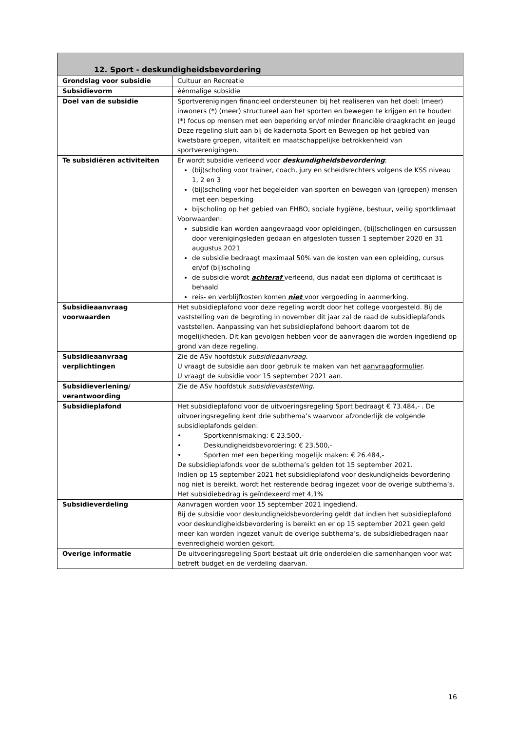| 12. Sport - deskundigheidsbevordering | |
| --- | --- |
| Grondslag voor subsidie | Cultuur en Recreatie |
| Subsidievorm | éénmalige subsidie |
| Doel van de subsidie | Sportverenigingen financieel ondersteunen bij het realiseren van het doel: (meer) inwoners (*) (meer) structureel aan het sporten en bewegen te krijgen en te houden (*) focus op mensen met een beperking en/of minder financiële draagkracht en jeugd Deze regeling sluit aan bij de kadernota Sport en Bewegen op het gebied van kwetsbare groepen, vitaliteit en maatschappelijke betrokkenheid van sportverenigingen. |
| Te subsidiëren activiteiten | Er wordt subsidie verleend voor deskundigheidsbevordering : (bij)scholing voor trainer, coach, jury en scheidsrechters volgens de KSS niveau 1, 2 en 3 (bij)scholing voor het begeleiden van sporten en bewegen van (groepen) mensen met een beperking bijscholing op het gebied van EHBO, sociale hygiëne, bestuur, veilig sportklimaat Voorwaarden: subsidie kan worden aangevraagd voor opleidingen, (bij)scholingen en cursussen door verenigingsleden gedaan en afgesloten tussen 1 september 2020 en 31 augustus 2021 de subsidie bedraagt maximaal 50% van de kosten van een opleiding, cursus en/of (bij)scholing de subsidie wordt achteraf verleend, dus nadat een diploma of certificaat is behaald reis- en verblijfkosten komen niet voor vergoeding in aanmerking. |
| Subsidieaanvraag voorwaarden | Het subsidieplafond voor deze regeling wordt door het college voorgesteld. Bij de vaststelling van de begroting in november dit jaar zal de raad de subsidieplafonds vaststellen. Aanpassing van het subsidieplafond behoort daarom tot de mogelijkheden. Dit kan gevolgen hebben voor de aanvragen die worden ingediend op grond van deze regeling. |
| Subsidieaanvraag verplichtingen | Zie de ASv hoofdstuk subsidieaanvraag . U vraagt de subsidie aan door gebruik te maken van het aanvraagformulier . U vraagt de subsidie voor 15 september 2021 aan. |
| Subsidieverlening/ verantwoording | Zie de ASv hoofdstuk subsidievaststelling. |
| Subsidieplafond | Het subsidieplafond voor de uitvoeringsregeling Sport bedraagt € 73.484,- . De uitvoeringsregeling kent drie subthema’s waarvoor afzonderlijk de volgende subsidieplafonds gelden: • Sportkennismaking: € 23.500,- • Deskundigheidsbevordering: € 23.500,- • Sporten met een beperking mogelijk maken: € 26.484,- De subsidieplafonds voor de subthema’s gelden tot 15 september 2021. Indien op 15 september 2021 het subsidieplafond voor deskundigheids-bevordering nog niet is bereikt, wordt het resterende bedrag ingezet voor de overige subthema’s. Het subsidiebedrag is geïndexeerd met 4,1% |
| Subsidieverdeling | Aanvragen worden voor 15 september 2021 ingediend. Bij de subsidie voor deskundigheidsbevordering geldt dat indien het subsidieplafond voor deskundigheidsbevordering is bereikt en er op 15 september 2021 geen geld meer kan worden ingezet vanuit de overige subthema’s, de subsidiebedragen naar evenredigheid worden gekort. |
| Overige informatie | De uitvoeringsregeling Sport bestaat uit drie onderdelen die samenhangen voor wat betreft budget en de verdeling daarvan. |
16